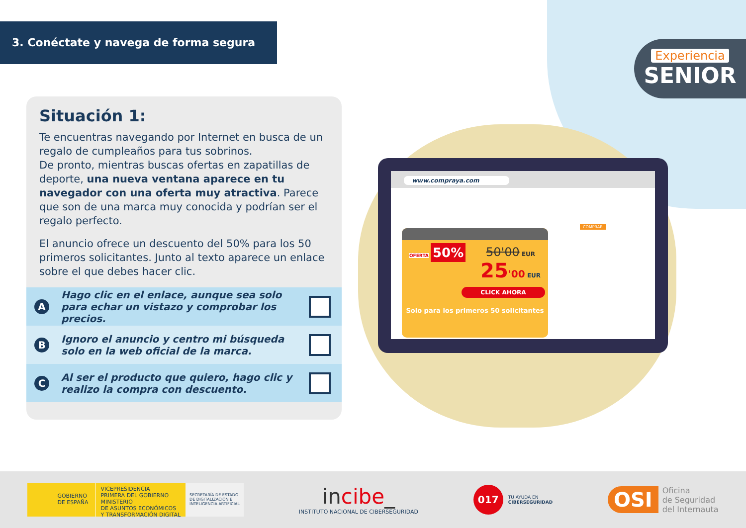3. Conéctate y navega de forma segura
Experiencia
SENIOR
Situación 1:
Te encuentras navegando por Internet en busca de un regalo de cumpleaños para tus sobrinos.
De pronto, mientras buscas ofertas en zapatillas de deporte, una nueva ventana aparece en tu navegador con una oferta muy atractiva. Parece que son de una marca muy conocida y podrían ser el regalo perfecto.
El anuncio ofrece un descuento del 50% para los 50 primeros solicitantes. Junto al texto aparece un enlace sobre el que debes hacer clic.
A Hago clic en el enlace, aunque sea solo para echar un vistazo y comprobar los precios.
B Ignoro el anuncio y centro mi búsqueda solo en la web oficial de la marca.
C Al ser el producto que quiero, hago clic y realizo la compra con descuento.
www.compraya.com
COMPRAR
OFERTA 50%
50'00 EUR
25'00 EUR
CLICK AHORA
Solo para los primeros 50 solicitantes
GOBIERNO
DE ESPAÑA
VICEPRESIDENCIA
PRIMERA DEL GOBIERNO
MINISTERIO
DE ASUNTOS ECONÓMICOS
Y TRANSFORMACIÓN DIGITAL
SECRETARÍA DE ESTADO
DE DIGITALIZACIÓN E
INTELIGENCIA ARTIFICIAL
incibe_
INSTITUTO NACIONAL DE CIBERSEGURIDAD
017 TU AYUDA EN
CIBERSEGURIDAD
OSI Oficina
de Seguridad
del Internauta